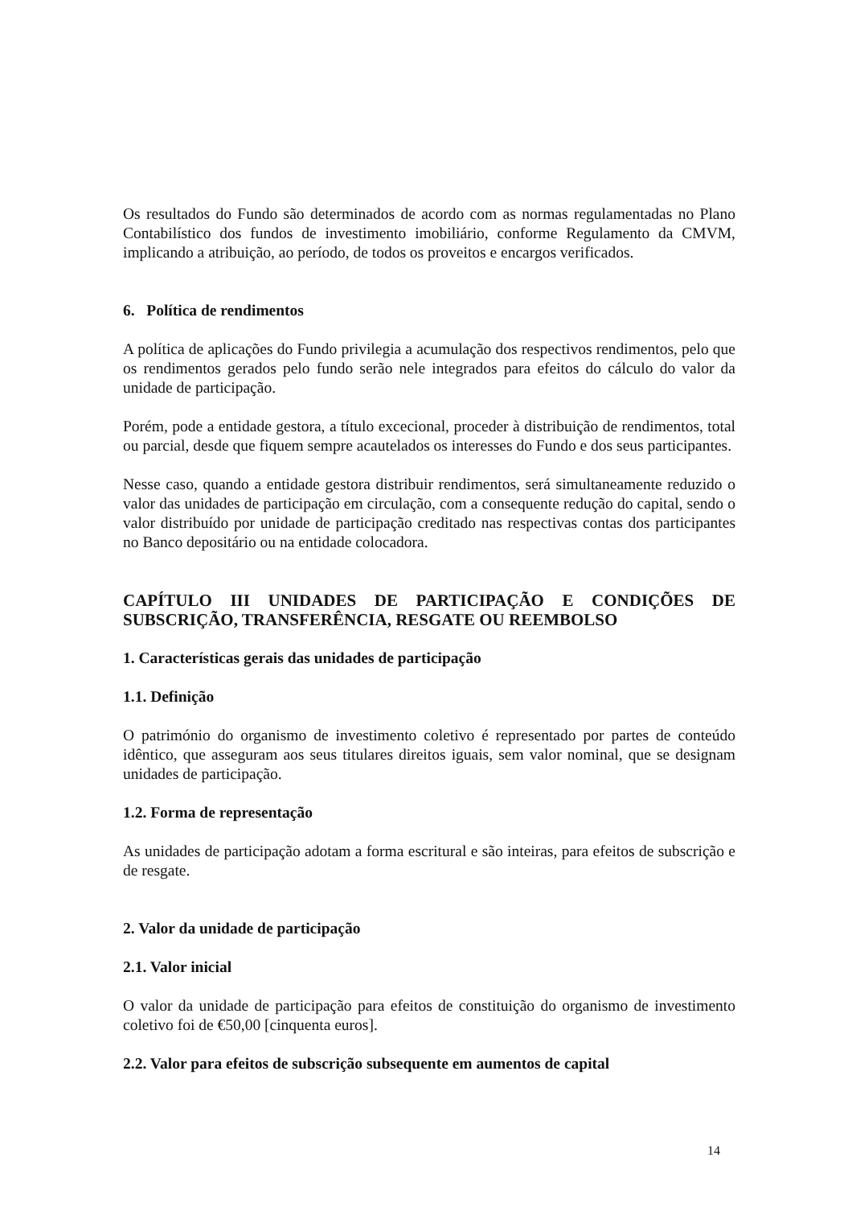Os resultados do Fundo são determinados de acordo com as normas regulamentadas no Plano Contabilístico dos fundos de investimento imobiliário, conforme Regulamento da CMVM, implicando a atribuição, ao período, de todos os proveitos e encargos verificados.
6. Política de rendimentos
A política de aplicações do Fundo privilegia a acumulação dos respectivos rendimentos, pelo que os rendimentos gerados pelo fundo serão nele integrados para efeitos do cálculo do valor da unidade de participação.
Porém, pode a entidade gestora, a título excecional, proceder à distribuição de rendimentos, total ou parcial, desde que fiquem sempre acautelados os interesses do Fundo e dos seus participantes.
Nesse caso, quando a entidade gestora distribuir rendimentos, será simultaneamente reduzido o valor das unidades de participação em circulação, com a consequente redução do capital, sendo o valor distribuído por unidade de participação creditado nas respectivas contas dos participantes no Banco depositário ou na entidade colocadora.
CAPÍTULO III UNIDADES DE PARTICIPAÇÃO E CONDIÇÕES DE SUBSCRIÇÃO, TRANSFERÊNCIA, RESGATE OU REEMBOLSO
1. Características gerais das unidades de participação
1.1. Definição
O património do organismo de investimento coletivo é representado por partes de conteúdo idêntico, que asseguram aos seus titulares direitos iguais, sem valor nominal, que se designam unidades de participação.
1.2. Forma de representação
As unidades de participação adotam a forma escritural e são inteiras, para efeitos de subscrição e de resgate.
2. Valor da unidade de participação
2.1. Valor inicial
O valor da unidade de participação para efeitos de constituição do organismo de investimento coletivo foi de €50,00 [cinquenta euros].
2.2. Valor para efeitos de subscrição subsequente em aumentos de capital
14